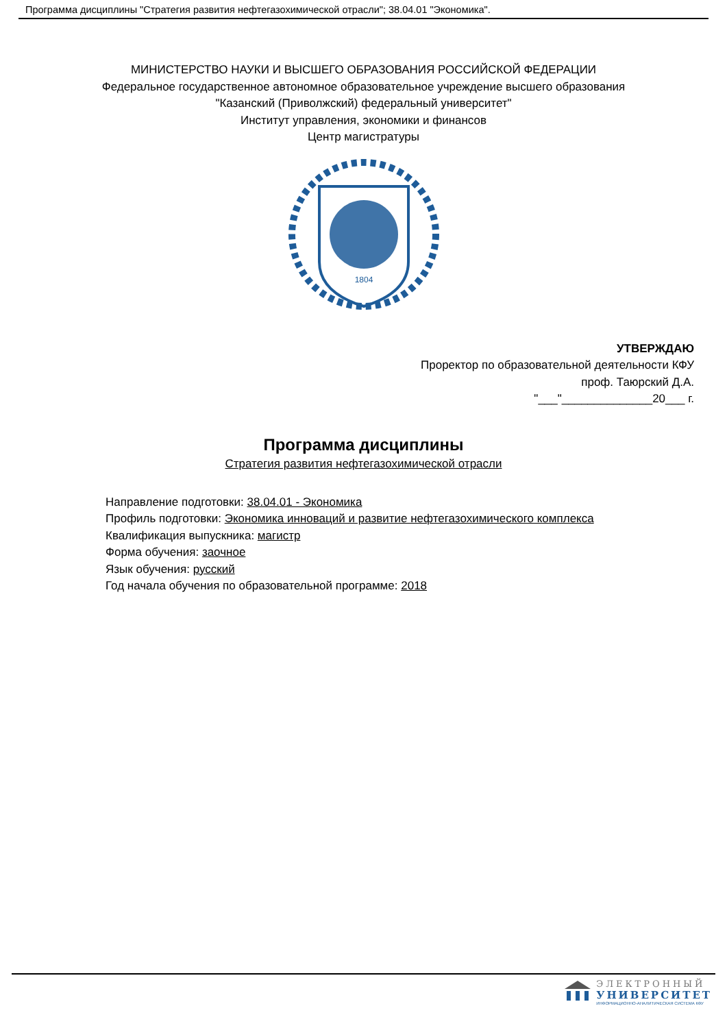Программа дисциплины "Стратегия развития нефтегазохимической отрасли"; 38.04.01 "Экономика".
МИНИСТЕРСТВО НАУКИ И ВЫСШЕГО ОБРАЗОВАНИЯ РОССИЙСКОЙ ФЕДЕРАЦИИ
Федеральное государственное автономное образовательное учреждение высшего образования
"Казанский (Приволжский) федеральный университет"
Институт управления, экономики и финансов
Центр магистратуры
1804
УТВЕРЖДАЮ
Проректор по образовательной деятельности КФУ
проф. Таюрский Д.А.
"___"______________20___ г.
Программа дисциплины
Стратегия развития нефтегазохимической отрасли
Направление подготовки: 38.04.01 - Экономика
Профиль подготовки: Экономика инноваций и развитие нефтегазохимического комплекса
Квалификация выпускника: магистр
Форма обучения: заочное
Язык обучения: русский
Год начала обучения по образовательной программе: 2018
ЭЛЕКТРОННЫЙ
УНИВЕРСИТЕТ
ИНФОРМАЦИОННО-АНАЛИТИЧЕСКАЯ СИСТЕМА КФУ